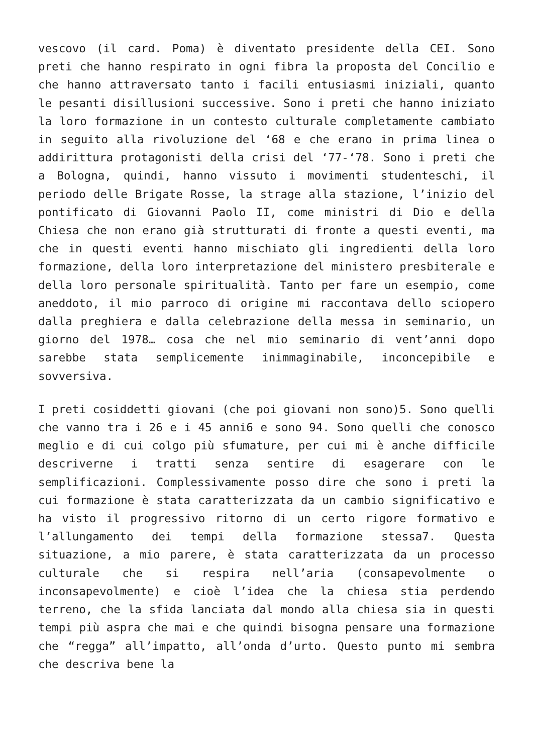vescovo (il card. Poma) è diventato presidente della CEI. Sono preti che hanno respirato in ogni fibra la proposta del Concilio e che hanno attraversato tanto i facili entusiasmi iniziali, quanto le pesanti disillusioni successive. Sono i preti che hanno iniziato la loro formazione in un contesto culturale completamente cambiato in seguito alla rivoluzione del ‘68 e che erano in prima linea o addirittura protagonisti della crisi del ‘77-‘78. Sono i preti che a Bologna, quindi, hanno vissuto i movimenti studenteschi, il periodo delle Brigate Rosse, la strage alla stazione, l’inizio del pontificato di Giovanni Paolo II, come ministri di Dio e della Chiesa che non erano già strutturati di fronte a questi eventi, ma che in questi eventi hanno mischiato gli ingredienti della loro formazione, della loro interpretazione del ministero presbiterale e della loro personale spiritualità. Tanto per fare un esempio, come aneddoto, il mio parroco di origine mi raccontava dello sciopero dalla preghiera e dalla celebrazione della messa in seminario, un giorno del 1978… cosa che nel mio seminario di vent’anni dopo sarebbe stata semplicemente inimmaginabile, inconcepibile e sovversiva.
I preti cosiddetti giovani (che poi giovani non sono)5. Sono quelli che vanno tra i 26 e i 45 anni6 e sono 94. Sono quelli che conosco meglio e di cui colgo più sfumature, per cui mi è anche difficile descriverne i tratti senza sentire di esagerare con le semplificazioni. Complessivamente posso dire che sono i preti la cui formazione è stata caratterizzata da un cambio significativo e ha visto il progressivo ritorno di un certo rigore formativo e l’allungamento dei tempi della formazione stessa7. Questa situazione, a mio parere, è stata caratterizzata da un processo culturale che si respira nell’aria (consapevolmente o inconsapevolmente) e cioè l’idea che la chiesa stia perdendo terreno, che la sfida lanciata dal mondo alla chiesa sia in questi tempi più aspra che mai e che quindi bisogna pensare una formazione che “regga” all’impatto, all’onda d’urto. Questo punto mi sembra che descriva bene la